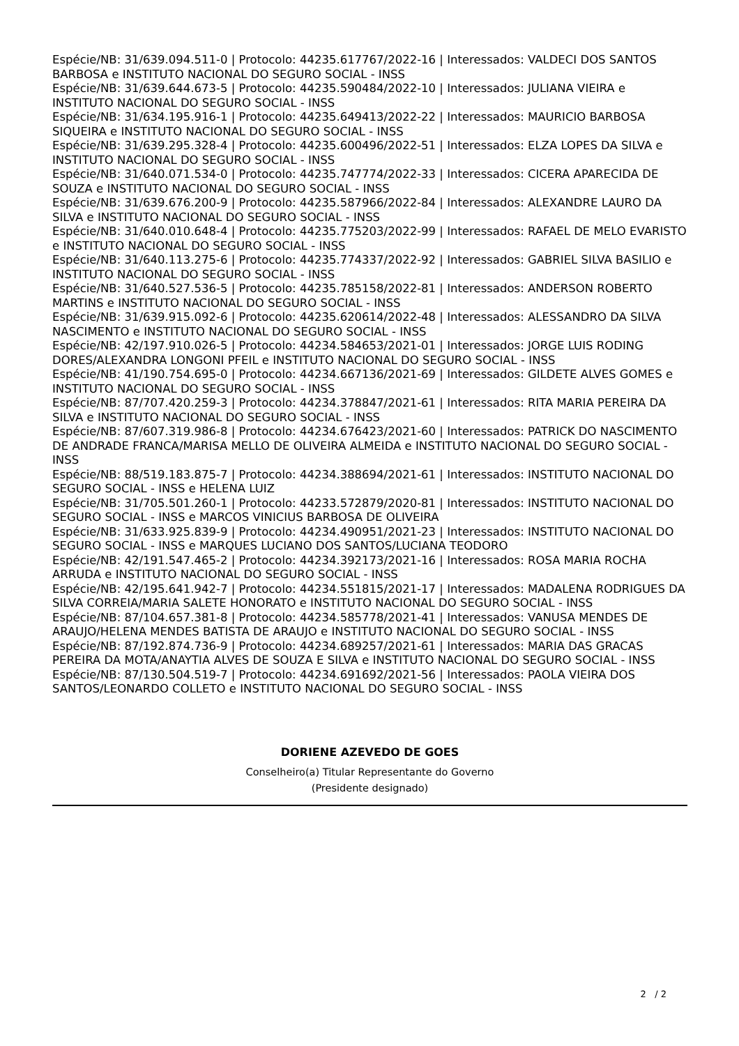Espécie/NB: 31/639.094.511-0 | Protocolo: 44235.617767/2022-16 | Interessados: VALDECI DOS SANTOS BARBOSA e INSTITUTO NACIONAL DO SEGURO SOCIAL - INSS
Espécie/NB: 31/639.644.673-5 | Protocolo: 44235.590484/2022-10 | Interessados: JULIANA VIEIRA e INSTITUTO NACIONAL DO SEGURO SOCIAL - INSS
Espécie/NB: 31/634.195.916-1 | Protocolo: 44235.649413/2022-22 | Interessados: MAURICIO BARBOSA SIQUEIRA e INSTITUTO NACIONAL DO SEGURO SOCIAL - INSS
Espécie/NB: 31/639.295.328-4 | Protocolo: 44235.600496/2022-51 | Interessados: ELZA LOPES DA SILVA e INSTITUTO NACIONAL DO SEGURO SOCIAL - INSS
Espécie/NB: 31/640.071.534-0 | Protocolo: 44235.747774/2022-33 | Interessados: CICERA APARECIDA DE SOUZA e INSTITUTO NACIONAL DO SEGURO SOCIAL - INSS
Espécie/NB: 31/639.676.200-9 | Protocolo: 44235.587966/2022-84 | Interessados: ALEXANDRE LAURO DA SILVA e INSTITUTO NACIONAL DO SEGURO SOCIAL - INSS
Espécie/NB: 31/640.010.648-4 | Protocolo: 44235.775203/2022-99 | Interessados: RAFAEL DE MELO EVARISTO e INSTITUTO NACIONAL DO SEGURO SOCIAL - INSS
Espécie/NB: 31/640.113.275-6 | Protocolo: 44235.774337/2022-92 | Interessados: GABRIEL SILVA BASILIO e INSTITUTO NACIONAL DO SEGURO SOCIAL - INSS
Espécie/NB: 31/640.527.536-5 | Protocolo: 44235.785158/2022-81 | Interessados: ANDERSON ROBERTO MARTINS e INSTITUTO NACIONAL DO SEGURO SOCIAL - INSS
Espécie/NB: 31/639.915.092-6 | Protocolo: 44235.620614/2022-48 | Interessados: ALESSANDRO DA SILVA NASCIMENTO e INSTITUTO NACIONAL DO SEGURO SOCIAL - INSS
Espécie/NB: 42/197.910.026-5 | Protocolo: 44234.584653/2021-01 | Interessados: JORGE LUIS RODING DORES/ALEXANDRA LONGONI PFEIL e INSTITUTO NACIONAL DO SEGURO SOCIAL - INSS
Espécie/NB: 41/190.754.695-0 | Protocolo: 44234.667136/2021-69 | Interessados: GILDETE ALVES GOMES e INSTITUTO NACIONAL DO SEGURO SOCIAL - INSS
Espécie/NB: 87/707.420.259-3 | Protocolo: 44234.378847/2021-61 | Interessados: RITA MARIA PEREIRA DA SILVA e INSTITUTO NACIONAL DO SEGURO SOCIAL - INSS
Espécie/NB: 87/607.319.986-8 | Protocolo: 44234.676423/2021-60 | Interessados: PATRICK DO NASCIMENTO DE ANDRADE FRANCA/MARISA MELLO DE OLIVEIRA ALMEIDA e INSTITUTO NACIONAL DO SEGURO SOCIAL - INSS
Espécie/NB: 88/519.183.875-7 | Protocolo: 44234.388694/2021-61 | Interessados: INSTITUTO NACIONAL DO SEGURO SOCIAL - INSS e HELENA LUIZ
Espécie/NB: 31/705.501.260-1 | Protocolo: 44233.572879/2020-81 | Interessados: INSTITUTO NACIONAL DO SEGURO SOCIAL - INSS e MARCOS VINICIUS BARBOSA DE OLIVEIRA
Espécie/NB: 31/633.925.839-9 | Protocolo: 44234.490951/2021-23 | Interessados: INSTITUTO NACIONAL DO SEGURO SOCIAL - INSS e MARQUES LUCIANO DOS SANTOS/LUCIANA TEODORO
Espécie/NB: 42/191.547.465-2 | Protocolo: 44234.392173/2021-16 | Interessados: ROSA MARIA ROCHA ARRUDA e INSTITUTO NACIONAL DO SEGURO SOCIAL - INSS
Espécie/NB: 42/195.641.942-7 | Protocolo: 44234.551815/2021-17 | Interessados: MADALENA RODRIGUES DA SILVA CORREIA/MARIA SALETE HONORATO e INSTITUTO NACIONAL DO SEGURO SOCIAL - INSS
Espécie/NB: 87/104.657.381-8 | Protocolo: 44234.585778/2021-41 | Interessados: VANUSA MENDES DE ARAUJO/HELENA MENDES BATISTA DE ARAUJO e INSTITUTO NACIONAL DO SEGURO SOCIAL - INSS
Espécie/NB: 87/192.874.736-9 | Protocolo: 44234.689257/2021-61 | Interessados: MARIA DAS GRACAS PEREIRA DA MOTA/ANAYTIA ALVES DE SOUZA E SILVA e INSTITUTO NACIONAL DO SEGURO SOCIAL - INSS
Espécie/NB: 87/130.504.519-7 | Protocolo: 44234.691692/2021-56 | Interessados: PAOLA VIEIRA DOS SANTOS/LEONARDO COLLETO e INSTITUTO NACIONAL DO SEGURO SOCIAL - INSS
DORIENE AZEVEDO DE GOES
Conselheiro(a) Titular Representante do Governo
(Presidente designado)
2 / 2